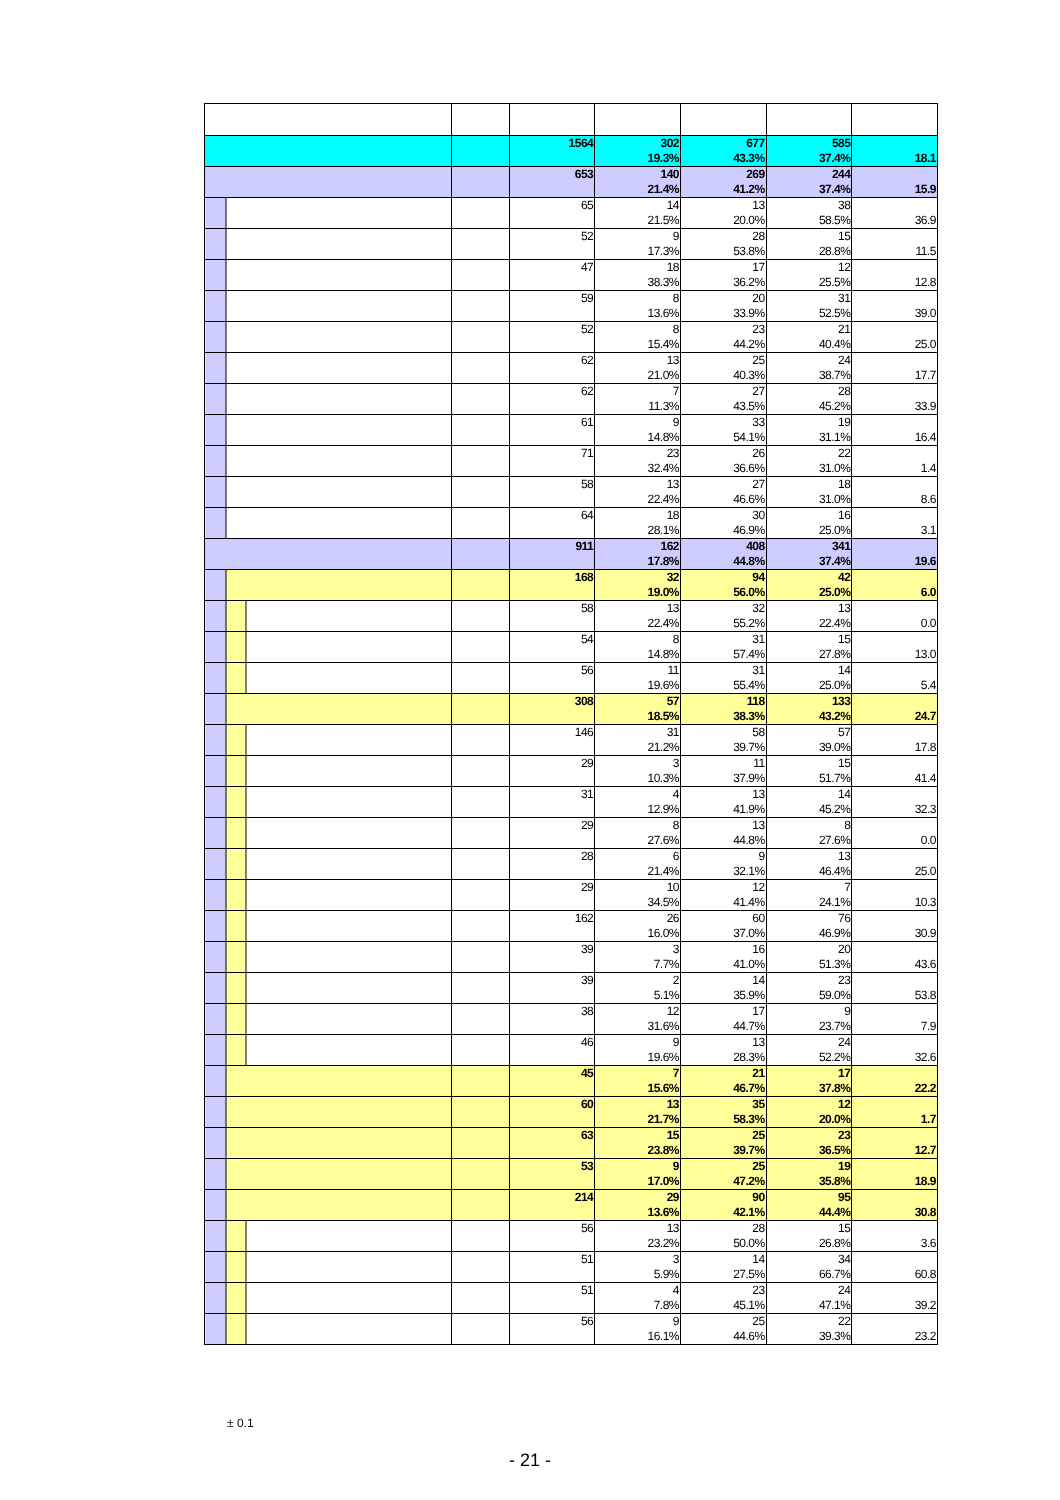| | | 1564 | 302 19.3% | 677 43.3% | 585 37.4% | 18.1 |
| | | 653 | 140 21.4% | 269 41.2% | 244 37.4% | 15.9 |
| | | 65 | 14 21.5% | 13 20.0% | 38 58.5% | 36.9 |
| | | 52 | 9 17.3% | 28 53.8% | 15 28.8% | 11.5 |
| | | 47 | 18 38.3% | 17 36.2% | 12 25.5% | 12.8 |
| | | 59 | 8 13.6% | 20 33.9% | 31 52.5% | 39.0 |
| | | 52 | 8 15.4% | 23 44.2% | 21 40.4% | 25.0 |
| | | 62 | 13 21.0% | 25 40.3% | 24 38.7% | 17.7 |
| | | 62 | 7 11.3% | 27 43.5% | 28 45.2% | 33.9 |
| | | 61 | 9 14.8% | 33 54.1% | 19 31.1% | 16.4 |
| | | 71 | 23 32.4% | 26 36.6% | 22 31.0% | 1.4 |
| | | 58 | 13 22.4% | 27 46.6% | 18 31.0% | 8.6 |
| | | 64 | 18 28.1% | 30 46.9% | 16 25.0% | 3.1 |
| | | 911 | 162 17.8% | 408 44.8% | 341 37.4% | 19.6 |
| | | 168 | 32 19.0% | 94 56.0% | 42 25.0% | 6.0 |
| | | 58 | 13 22.4% | 32 55.2% | 13 22.4% | 0.0 |
| | | 54 | 8 14.8% | 31 57.4% | 15 27.8% | 13.0 |
| | | 56 | 11 19.6% | 31 55.4% | 14 25.0% | 5.4 |
| | | 308 | 57 18.5% | 118 38.3% | 133 43.2% | 24.7 |
| | | 146 | 31 21.2% | 58 39.7% | 57 39.0% | 17.8 |
| | | 29 | 3 10.3% | 11 37.9% | 15 51.7% | 41.4 |
| | | 31 | 4 12.9% | 13 41.9% | 14 45.2% | 32.3 |
| | | 29 | 8 27.6% | 13 44.8% | 8 27.6% | 0.0 |
| | | 28 | 6 21.4% | 9 32.1% | 13 46.4% | 25.0 |
| | | 29 | 10 34.5% | 12 41.4% | 7 24.1% | 10.3 |
| | | 162 | 26 16.0% | 60 37.0% | 76 46.9% | 30.9 |
| | | 39 | 3 7.7% | 16 41.0% | 20 51.3% | 43.6 |
| | | 39 | 2 5.1% | 14 35.9% | 23 59.0% | 53.8 |
| | | 38 | 12 31.6% | 17 44.7% | 9 23.7% | 7.9 |
| | | 46 | 9 19.6% | 13 28.3% | 24 52.2% | 32.6 |
| | | 45 | 7 15.6% | 21 46.7% | 17 37.8% | 22.2 |
| | | 60 | 13 21.7% | 35 58.3% | 12 20.0% | 1.7 |
| | | 63 | 15 23.8% | 25 39.7% | 23 36.5% | 12.7 |
| | | 53 | 9 17.0% | 25 47.2% | 19 35.8% | 18.9 |
| | | 214 | 29 13.6% | 90 42.1% | 95 44.4% | 30.8 |
| | | 56 | 13 23.2% | 28 50.0% | 15 26.8% | 3.6 |
| | | 51 | 3 5.9% | 14 27.5% | 34 66.7% | 60.8 |
| | | 51 | 4 7.8% | 23 45.1% | 24 47.1% | 39.2 |
| | | 56 | 9 16.1% | 25 44.6% | 22 39.3% | 23.2 |
± 0.1
- 21 -